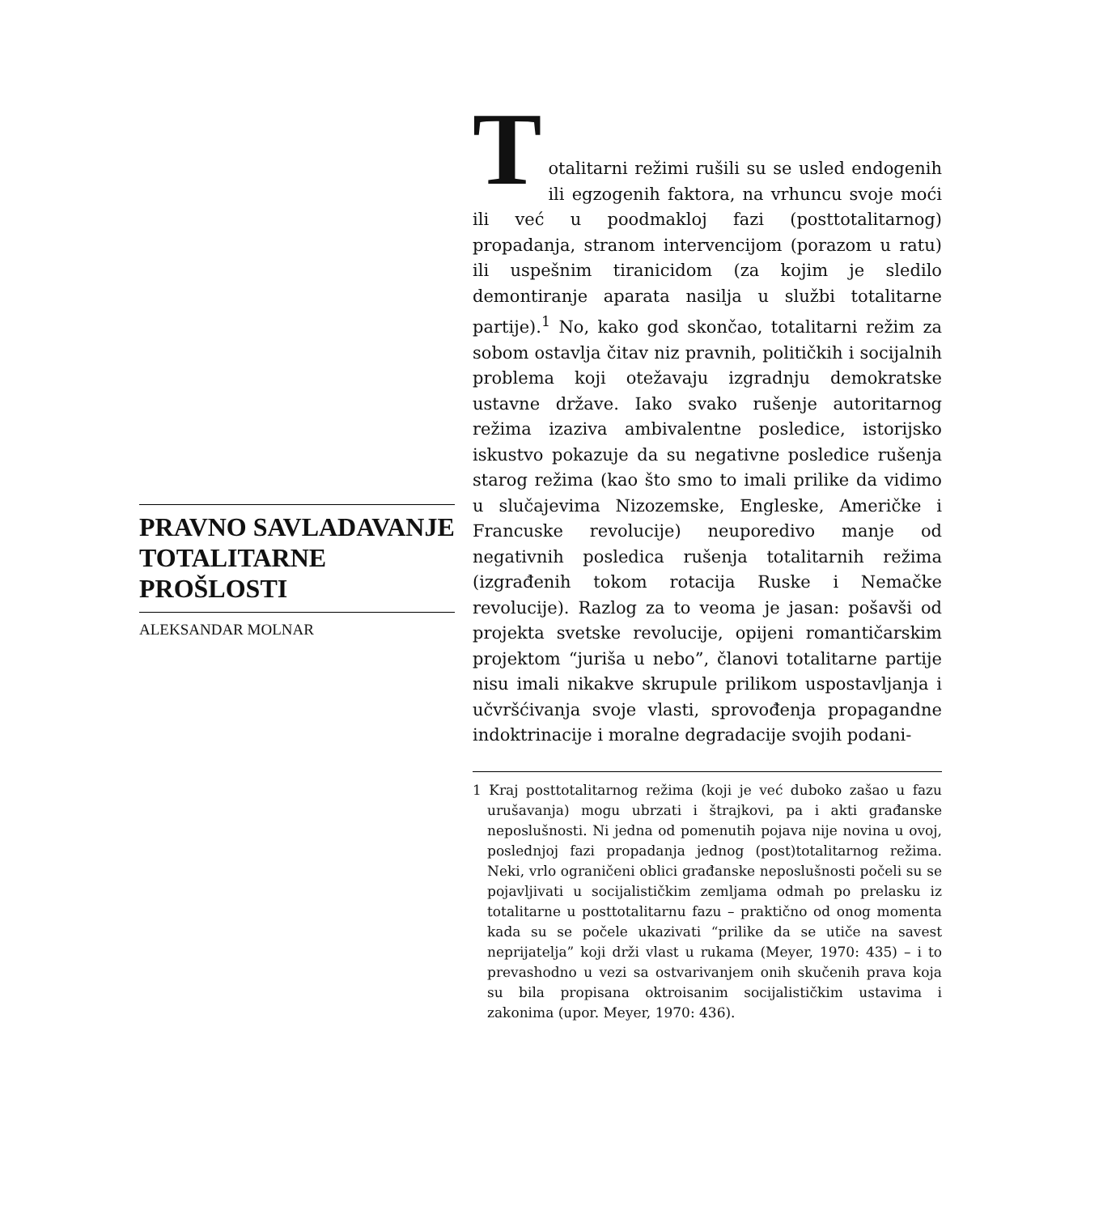PRAVNO SAVLADAVANJE TOTALITARNE PROŠLOSTI
ALEKSANDAR MOLNAR
T
otalitarni režimi rušili su se usled endogenih ili egzogenih faktora, na vrhuncu svoje moći ili već u poodmakloj fazi (posttotalitarnog) propadanja, stranom intervencijom (porazom u ratu) ili uspešnim tiranicidom (za kojim je sledilo demontiranje aparata nasilja u službi totalitarne partije).<sup>1</sup> No, kako god skončao, totalitarni režim za sobom ostavlja čitav niz pravnih, političkih i socijalnih problema koji otežavaju izgradnju demokratske ustavne države. Iako svako rušenje autoritarnog režima izaziva ambivalentne posledice, istorijsko iskustvo pokazuje da su negativne posledice rušenja starog režima (kao što smo to imali prilike da vidimo u slučajevima Nizozemske, Engleske, Američke i Francuske revolucije) neuporedivo manje od negativnih posledica rušenja totalitarnih režima (izgrađenih tokom rotacija Ruske i Nemačke revolucije). Razlog za to veoma je jasan: pošavši od projekta svetske revolucije, opijeni romantičarskim projektom “juriša u nebo”, članovi totalitarne partije nisu imali nikakve skrupule prilikom uspostavljanja i učvršćivanja svoje vlasti, sprovođenja propagandne indoktrinacije i moralne degradacije svojih podani-
1 Kraj posttotalitarnog režima (koji je već duboko zašao u fazu urušavanja) mogu ubrzati i štrajkovi, pa i akti građanske neposlušnosti. Ni jedna od pomenutih pojava nije novina u ovoj, poslednjoj fazi propadanja jednog (post)totalitarnog režima. Neki, vrlo ograničeni oblici građanske neposlušnosti počeli su se pojavljivati u socijalističkim zemljama odmah po prelasku iz totalitarne u posttotalitarnu fazu – praktično od onog momenta kada su se počele ukazivati “prilike da se utiče na savest neprijatelja” koji drži vlast u rukama (Meyer, 1970: 435) – i to prevashodno u vezi sa ostvarivanjem onih skučenih prava koja su bila propisana oktroisanim socijalističkim ustavima i zakonima (upor. Meyer, 1970: 436).